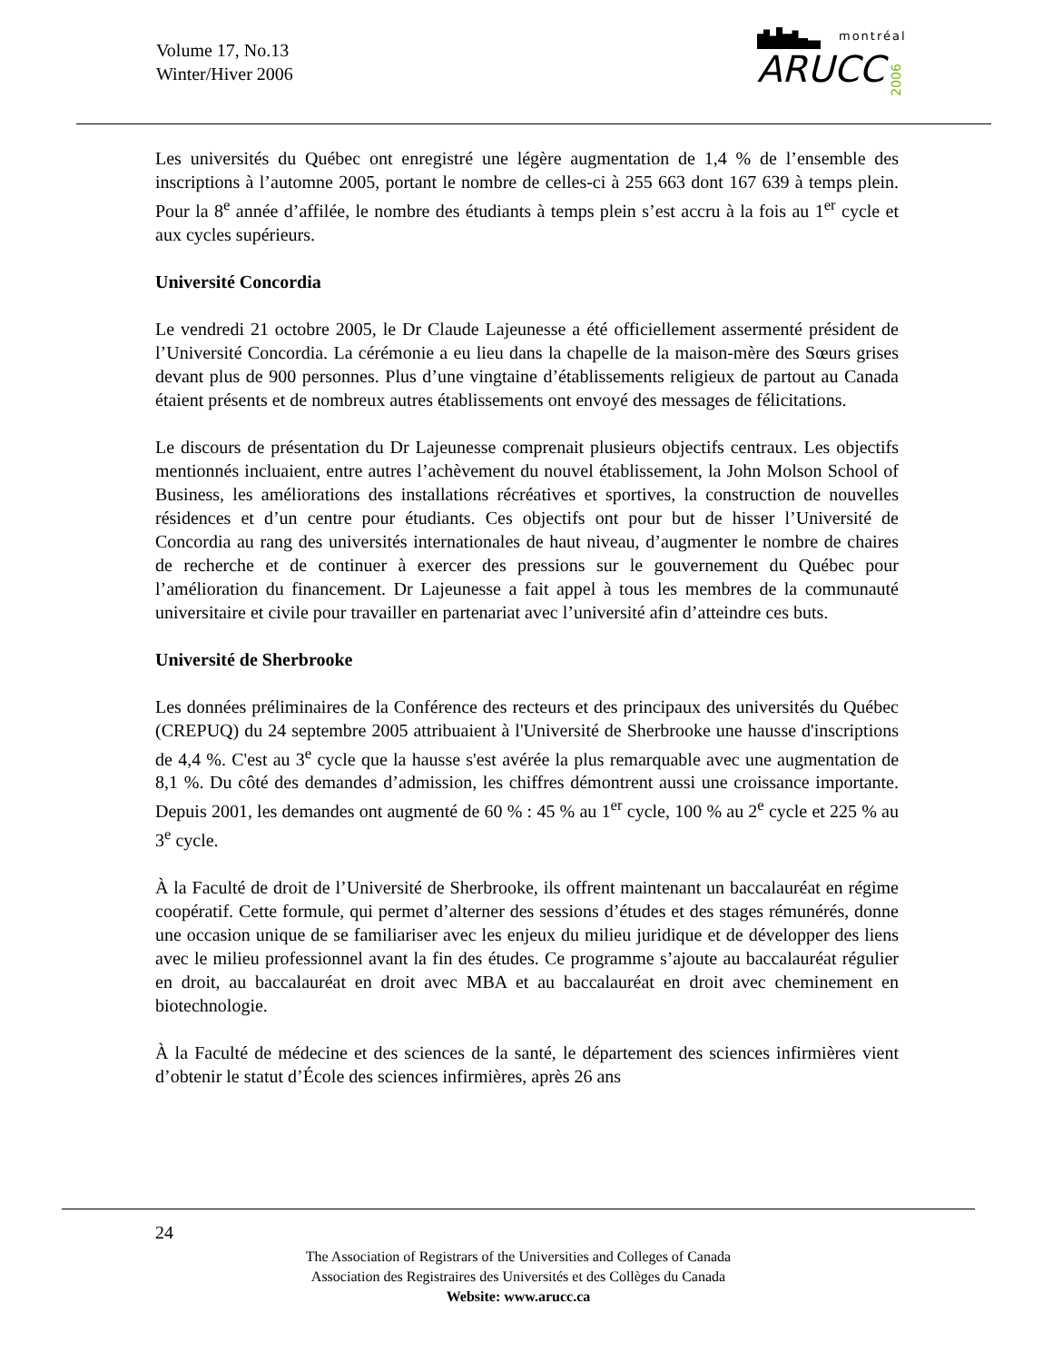Volume 17, No.13
Winter/Hiver 2006
montréal
ARUCC
2006
Les universités du Québec ont enregistré une légère augmentation de 1,4 % de l’ensemble des inscriptions à l’automne 2005, portant le nombre de celles-ci à 255 663 dont 167 639 à temps plein. Pour la 8<sup>e</sup> année d’affilée, le nombre des étudiants à temps plein s’est accru à la fois au 1<sup>er</sup> cycle et aux cycles supérieurs.
Université Concordia
Le vendredi 21 octobre 2005, le Dr Claude Lajeunesse a été officiellement assermenté président de l’Université Concordia. La cérémonie a eu lieu dans la chapelle de la maison-mère des Sœurs grises devant plus de 900 personnes. Plus d’une vingtaine d’établissements religieux de partout au Canada étaient présents et de nombreux autres établissements ont envoyé des messages de félicitations.
Le discours de présentation du Dr Lajeunesse comprenait plusieurs objectifs centraux. Les objectifs mentionnés incluaient, entre autres l’achèvement du nouvel établissement, la John Molson School of Business, les améliorations des installations récréatives et sportives, la construction de nouvelles résidences et d’un centre pour étudiants. Ces objectifs ont pour but de hisser l’Université de Concordia au rang des universités internationales de haut niveau, d’augmenter le nombre de chaires de recherche et de continuer à exercer des pressions sur le gouvernement du Québec pour l’amélioration du financement. Dr Lajeunesse a fait appel à tous les membres de la communauté universitaire et civile pour travailler en partenariat avec l’université afin d’atteindre ces buts.
Université de Sherbrooke
Les données préliminaires de la Conférence des recteurs et des principaux des universités du Québec (CREPUQ) du 24 septembre 2005 attribuaient à l'Université de Sherbrooke une hausse d'inscriptions de 4,4 %. C'est au 3<sup>e</sup> cycle que la hausse s'est avérée la plus remarquable avec une augmentation de 8,1 %. Du côté des demandes d’admission, les chiffres démontrent aussi une croissance importante. Depuis 2001, les demandes ont augmenté de 60 % : 45 % au 1<sup>er</sup> cycle, 100 % au 2<sup>e</sup> cycle et 225 % au 3<sup>e</sup> cycle.
À la Faculté de droit de l’Université de Sherbrooke, ils offrent maintenant un baccalauréat en régime coopératif. Cette formule, qui permet d’alterner des sessions d’études et des stages rémunérés, donne une occasion unique de se familiariser avec les enjeux du milieu juridique et de développer des liens avec le milieu professionnel avant la fin des études. Ce programme s’ajoute au baccalauréat régulier en droit, au baccalauréat en droit avec MBA et au baccalauréat en droit avec cheminement en biotechnologie.
À la Faculté de médecine et des sciences de la santé, le département des sciences infirmières vient d’obtenir le statut d’École des sciences infirmières, après 26 ans
24
The Association of Registrars of the Universities and Colleges of Canada
Association des Registraires des Universités et des Collèges du Canada
Website: www.arucc.ca